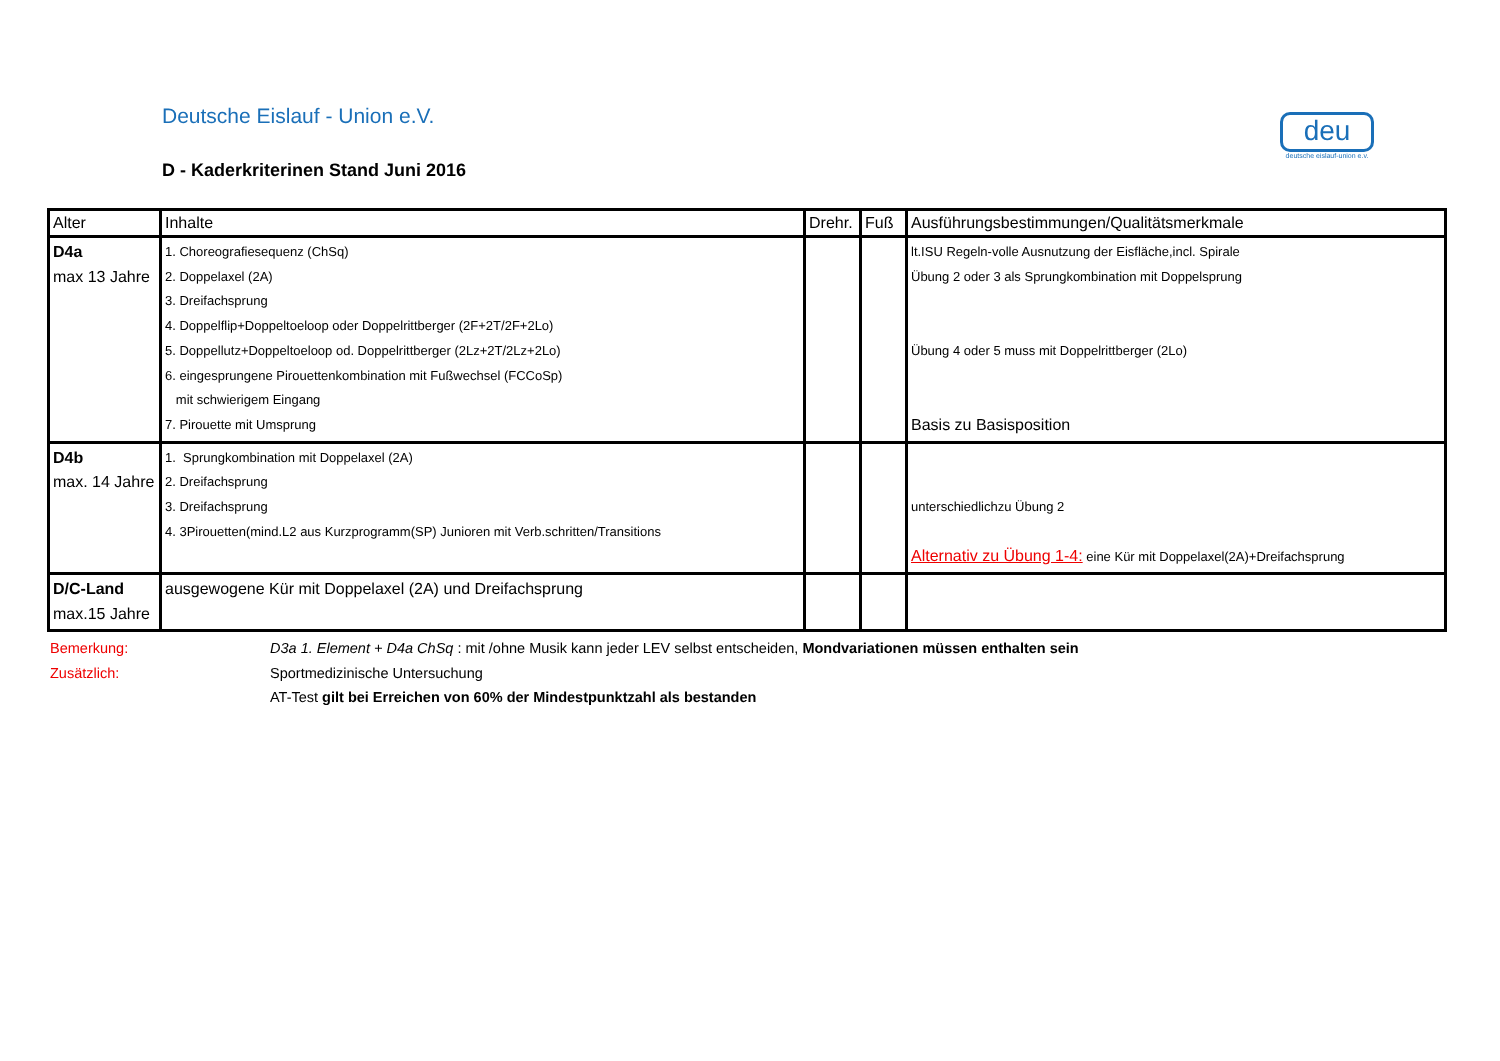Deutsche Eislauf - Union e.V.
D - Kaderkriterinen Stand Juni 2016
deu
deutsche eislauf-union e.v.
| Alter | Inhalte | Drehr. | Fuß | Ausführungsbestimmungen/Qualitätsmerkmale |
| D4a max 13 Jahre | 1. Choreografiesequenz (ChSq) 2. Doppelaxel (2A) 3. Dreifachsprung 4. Doppelflip+Doppeltoeloop oder Doppelrittberger (2F+2T/2F+2Lo) 5. Doppellutz+Doppeltoeloop od. Doppelrittberger (2Lz+2T/2Lz+2Lo) 6. eingesprungene Pirouettenkombination mit Fußwechsel (FCCoSp) mit schwierigem Eingang 7. Pirouette mit Umsprung | | | lt.ISU Regeln-volle Ausnutzung der Eisfläche,incl. Spirale Übung 2 oder 3 als Sprungkombination mit Doppelsprung Übung 4 oder 5 muss mit Doppelrittberger (2Lo) Basis zu Basisposition |
| D4b max. 14 Jahre | 1. Sprungkombination mit Doppelaxel (2A) 2. Dreifachsprung 3. Dreifachsprung 4. 3Pirouetten(mind.L2 aus Kurzprogramm(SP) Junioren mit Verb.schritten/Transitions | | | unterschiedlichzu Übung 2 Alternativ zu Übung 1-4: eine Kür mit Doppelaxel(2A)+Dreifachsprung |
| D/C-Land max.15 Jahre | ausgewogene Kür mit Doppelaxel (2A) und Dreifachsprung | | | |
Bemerkung: D3a 1. Element + D4a ChSq : mit /ohne Musik kann jeder LEV selbst entscheiden, Mondvariationen müssen enthalten sein
Zusätzlich: Sportmedizinische Untersuchung
AT-Test gilt bei Erreichen von 60% der Mindestpunktzahl als bestanden